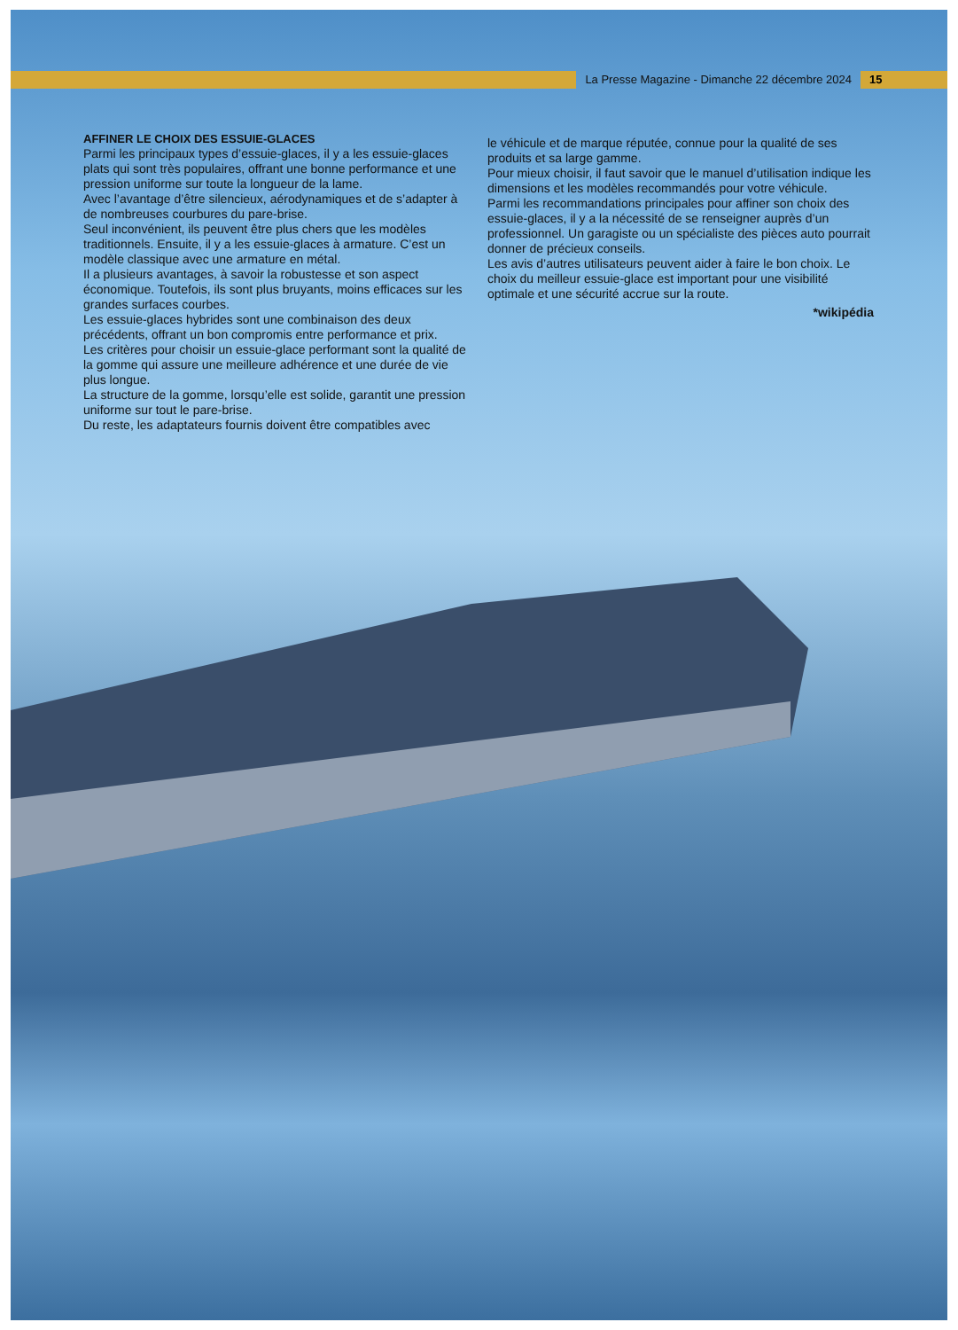La Presse Magazine - Dimanche 22 décembre 2024
15
AFFINER LE CHOIX DES ESSUIE-GLACES
Parmi les principaux types d’essuie-glaces, il y a les essuie-glaces plats qui sont très populaires, offrant une bonne performance et une pression uniforme sur toute la longueur de la lame.
Avec l’avantage d’être silencieux, aérodynamiques et de s’adapter à de nombreuses courbures du pare-brise.
Seul inconvénient, ils peuvent être plus chers que les modèles traditionnels. Ensuite, il y a les essuie-glaces à armature. C’est un modèle classique avec une armature en métal.
Il a plusieurs avantages, à savoir la robustesse et son aspect économique. Toutefois, ils sont plus bruyants, moins efficaces sur les grandes surfaces courbes.
Les essuie-glaces hybrides sont une combinaison des deux précédents, offrant un bon compromis entre performance et prix.
Les critères pour choisir un essuie-glace performant sont la qualité de la gomme qui assure une meilleure adhérence et une durée de vie plus longue.
La structure de la gomme, lorsqu’elle est solide, garantit une pression uniforme sur tout le pare-brise.
Du reste, les adaptateurs fournis doivent être compatibles avec
le véhicule et de marque réputée, connue pour la qualité de ses produits et sa large gamme.
Pour mieux choisir, il faut savoir que le manuel d’utilisation indique les dimensions et les modèles recommandés pour votre véhicule.
Parmi les recommandations principales pour affiner son choix des essuie-glaces, il y a la nécessité de se renseigner auprès d’un professionnel. Un garagiste ou un spécialiste des pièces auto pourrait donner de précieux conseils.
Les avis d’autres utilisateurs peuvent aider à faire le bon choix. Le choix du meilleur essuie-glace est important pour une visibilité optimale et une sécurité accrue sur la route.
*wikipédia